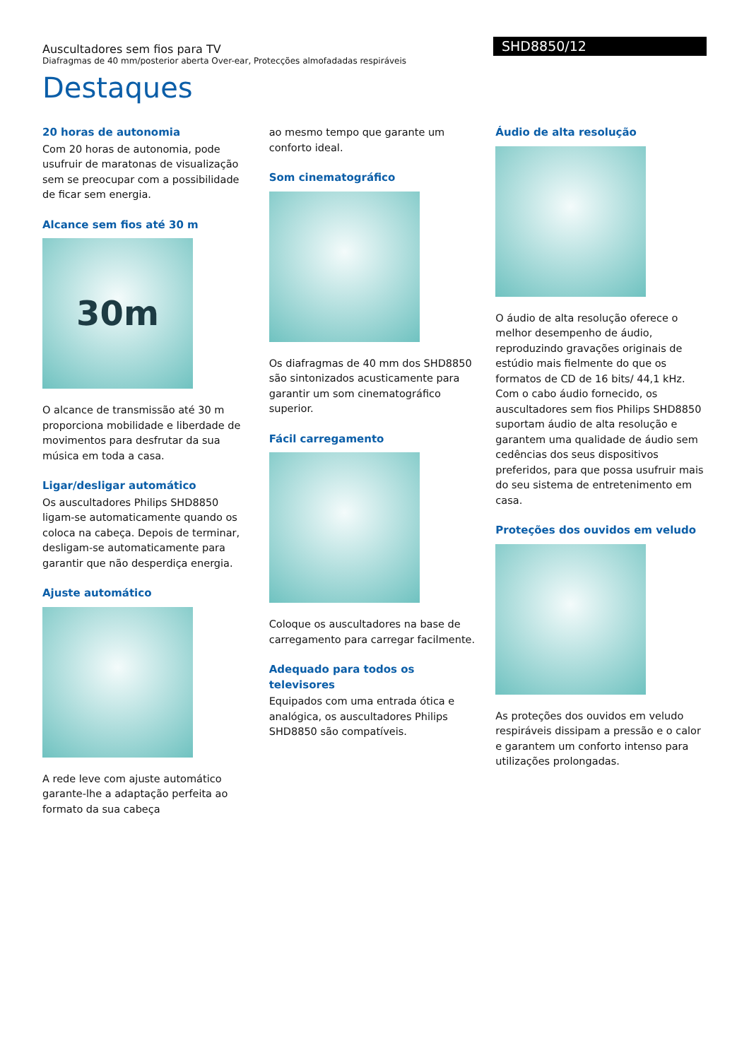Auscultadores sem fios para TV
Diafragmas de 40 mm/posterior aberta Over-ear, Protecções almofadadas respiráveis
SHD8850/12
Destaques
20 horas de autonomia
Com 20 horas de autonomia, pode usufruir de maratonas de visualização sem se preocupar com a possibilidade de ficar sem energia.
Alcance sem fios até 30 m
30m
O alcance de transmissão até 30 m proporciona mobilidade e liberdade de movimentos para desfrutar da sua música em toda a casa.
Ligar/desligar automático
Os auscultadores Philips SHD8850 ligam-se automaticamente quando os coloca na cabeça. Depois de terminar, desligam-se automaticamente para garantir que não desperdiça energia.
Ajuste automático
A rede leve com ajuste automático garante-lhe a adaptação perfeita ao formato da sua cabeça
ao mesmo tempo que garante um conforto ideal.
Som cinematográfico
Os diafragmas de 40 mm dos SHD8850 são sintonizados acusticamente para garantir um som cinematográfico superior.
Fácil carregamento
Coloque os auscultadores na base de carregamento para carregar facilmente.
Adequado para todos os televisores
Equipados com uma entrada ótica e analógica, os auscultadores Philips SHD8850 são compatíveis.
Áudio de alta resolução
O áudio de alta resolução oferece o melhor desempenho de áudio, reproduzindo gravações originais de estúdio mais fielmente do que os formatos de CD de 16 bits/ 44,1 kHz. Com o cabo áudio fornecido, os auscultadores sem fios Philips SHD8850 suportam áudio de alta resolução e garantem uma qualidade de áudio sem cedências dos seus dispositivos preferidos, para que possa usufruir mais do seu sistema de entretenimento em casa.
Proteções dos ouvidos em veludo
As proteções dos ouvidos em veludo respiráveis dissipam a pressão e o calor e garantem um conforto intenso para utilizações prolongadas.